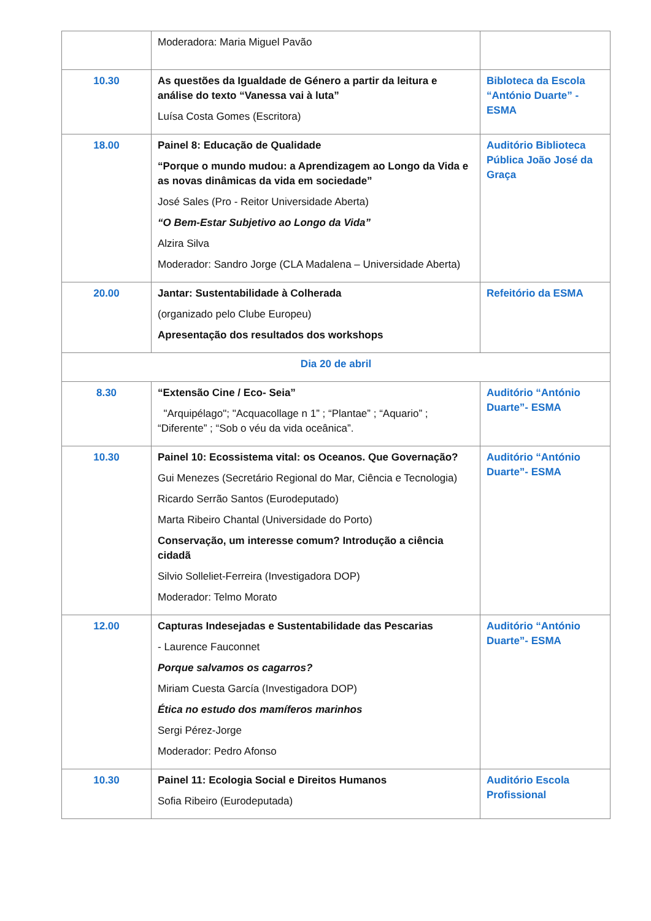| | Moderadora: Maria Miguel Pavão | |
| 10.30 | As questões da Igualdade de Género a partir da leitura e análise do texto “Vanessa vai à luta” Luísa Costa Gomes (Escritora) | Bibloteca da Escola “António Duarte” - ESMA |
| 18.00 | Painel 8: Educação de Qualidade “Porque o mundo mudou: a Aprendizagem ao Longo da Vida e as novas dinâmicas da vida em sociedade” José Sales (Pro - Reitor Universidade Aberta) “O Bem-Estar Subjetivo ao Longo da Vida” Alzira Silva Moderador: Sandro Jorge (CLA Madalena – Universidade Aberta) | Auditório Biblioteca Pública João José da Graça |
| 20.00 | Jantar: Sustentabilidade à Colherada (organizado pelo Clube Europeu) Apresentação dos resultados dos workshops | Refeitório da ESMA |
| Dia 20 de abril | | |
| 8.30 | “Extensão Cine / Eco- Seia” "Arquipélago"; "Acquacollage n 1” ; “Plantae” ; “Aquario” ; “Diferente” ; “Sob o véu da vida oceânica”. | Auditório “António Duarte”- ESMA |
| 10.30 | Painel 10: Ecossistema vital: os Oceanos. Que Governação? Gui Menezes (Secretário Regional do Mar, Ciência e Tecnologia) Ricardo Serrão Santos (Eurodeputado) Marta Ribeiro Chantal (Universidade do Porto) Conservação, um interesse comum? Introdução a ciência cidadã Silvio Solleliet-Ferreira (Investigadora DOP) Moderador: Telmo Morato | Auditório “António Duarte”- ESMA |
| 12.00 | Capturas Indesejadas e Sustentabilidade das Pescarias - Laurence Fauconnet Porque salvamos os cagarros? Miriam Cuesta García (Investigadora DOP) Ética no estudo dos mamíferos marinhos Sergi Pérez-Jorge Moderador: Pedro Afonso | Auditório “António Duarte”- ESMA |
| 10.30 | Painel 11: Ecologia Social e Direitos Humanos Sofia Ribeiro (Eurodeputada) | Auditório Escola Profissional |